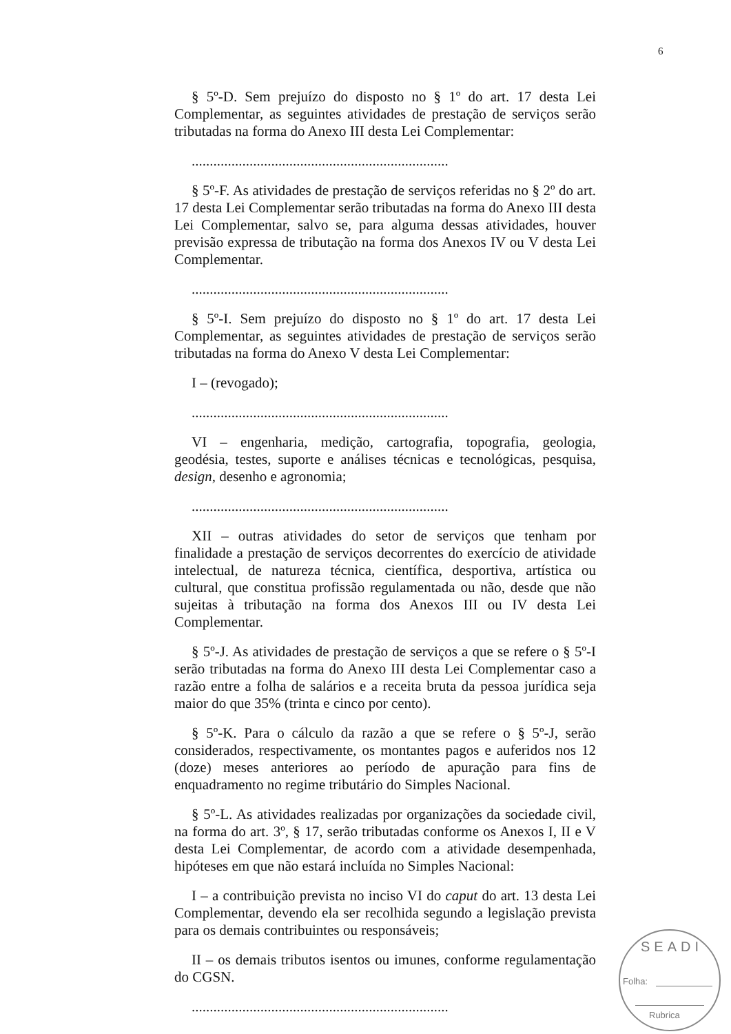6
§ 5º-D. Sem prejuízo do disposto no § 1º do art. 17 desta Lei Complementar, as seguintes atividades de prestação de serviços serão tributadas na forma do Anexo III desta Lei Complementar:
.......................................................................
§ 5º-F. As atividades de prestação de serviços referidas no § 2º do art. 17 desta Lei Complementar serão tributadas na forma do Anexo III desta Lei Complementar, salvo se, para alguma dessas atividades, houver previsão expressa de tributação na forma dos Anexos IV ou V desta Lei Complementar.
.......................................................................
§ 5º-I. Sem prejuízo do disposto no § 1º do art. 17 desta Lei Complementar, as seguintes atividades de prestação de serviços serão tributadas na forma do Anexo V desta Lei Complementar:
I – (revogado);
.......................................................................
VI – engenharia, medição, cartografia, topografia, geologia, geodésia, testes, suporte e análises técnicas e tecnológicas, pesquisa, design, desenho e agronomia;
.......................................................................
XII – outras atividades do setor de serviços que tenham por finalidade a prestação de serviços decorrentes do exercício de atividade intelectual, de natureza técnica, científica, desportiva, artística ou cultural, que constitua profissão regulamentada ou não, desde que não sujeitas à tributação na forma dos Anexos III ou IV desta Lei Complementar.
§ 5º-J. As atividades de prestação de serviços a que se refere o § 5º-I serão tributadas na forma do Anexo III desta Lei Complementar caso a razão entre a folha de salários e a receita bruta da pessoa jurídica seja maior do que 35% (trinta e cinco por cento).
§ 5º-K. Para o cálculo da razão a que se refere o § 5º-J, serão considerados, respectivamente, os montantes pagos e auferidos nos 12 (doze) meses anteriores ao período de apuração para fins de enquadramento no regime tributário do Simples Nacional.
§ 5º-L. As atividades realizadas por organizações da sociedade civil, na forma do art. 3º, § 17, serão tributadas conforme os Anexos I, II e V desta Lei Complementar, de acordo com a atividade desempenhada, hipóteses em que não estará incluída no Simples Nacional:
I – a contribuição prevista no inciso VI do caput do art. 13 desta Lei Complementar, devendo ela ser recolhida segundo a legislação prevista para os demais contribuintes ou responsáveis;
II – os demais tributos isentos ou imunes, conforme regulamentação do CGSN.
.......................................................................
SEADI
Folha:
Rubrica